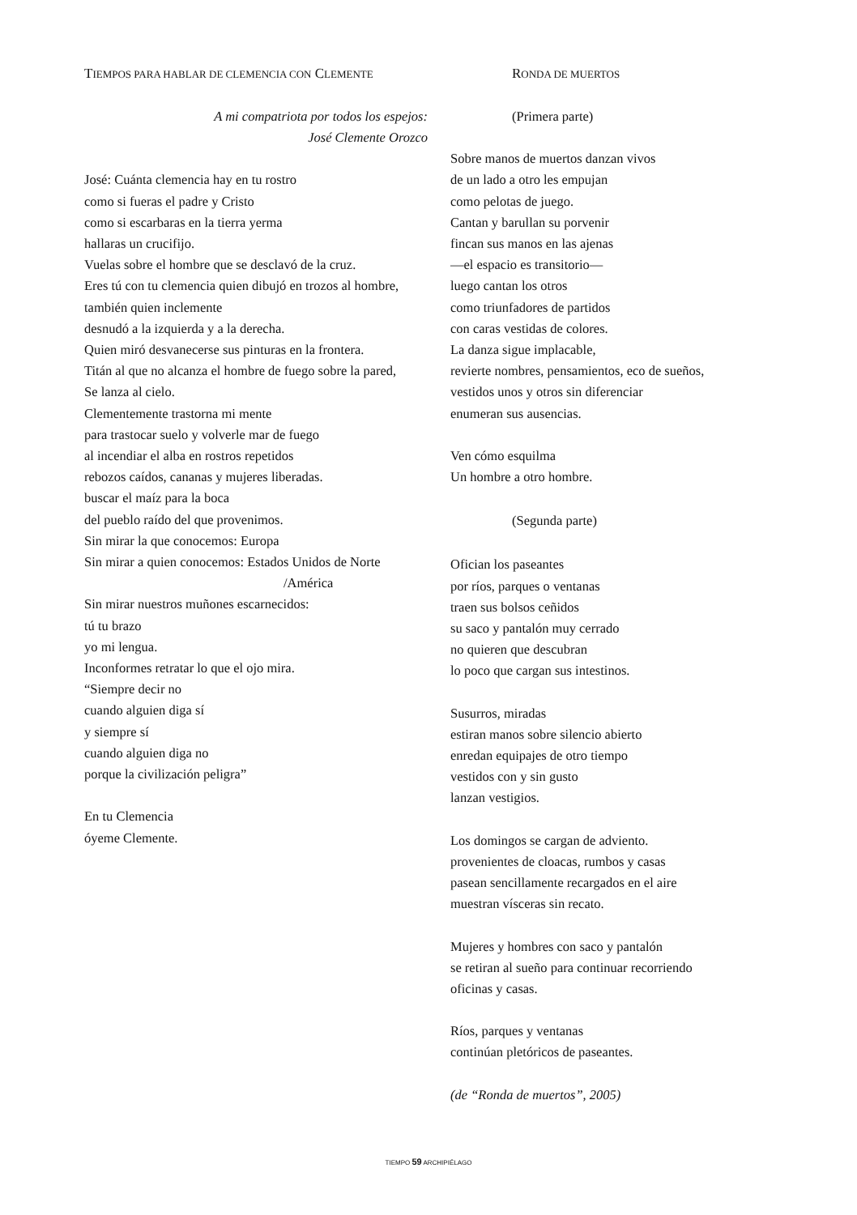TIEMPOS PARA HABLAR DE CLEMENCIA CON CLEMENTE
A mi compatriota por todos los espejos:
José Clemente Orozco
José: Cuánta clemencia hay en tu rostro
como si fueras el padre y Cristo
como si escarbaras en la tierra yerma
hallaras un crucifijo.
Vuelas sobre el hombre que se desclavó de la cruz.
Eres tú con tu clemencia quien dibujó en trozos al hombre,
también quien inclemente
desnudó a la izquierda y a la derecha.
Quien miró desvanecerse sus pinturas en la frontera.
Titán al que no alcanza el hombre de fuego sobre la pared,
Se lanza al cielo.
Clementemente trastorna mi mente
para trastocar suelo y volverle mar de fuego
al incendiar el alba en rostros repetidos
rebozos caídos, cananas y mujeres liberadas.
buscar el maíz para la boca
del pueblo raído del que provenimos.
Sin mirar la que conocemos: Europa
Sin mirar a quien conocemos: Estados Unidos de Norte
/América
Sin mirar nuestros muñones escarnecidos:
tú tu brazo
yo mi lengua.
Inconformes retratar lo que el ojo mira.
“Siempre decir no
cuando alguien diga sí
y siempre sí
cuando alguien diga no
porque la civilización peligra”
En tu Clemencia
óyeme Clemente.
RONDA DE MUERTOS
(Primera parte)
Sobre manos de muertos danzan vivos
de un lado a otro les empujan
como pelotas de juego.
Cantan y barullan su porvenir
fincan sus manos en las ajenas
—el espacio es transitorio—
luego cantan los otros
como triunfadores de partidos
con caras vestidas de colores.
La danza sigue implacable,
revierte nombres, pensamientos, eco de sueños,
vestidos unos y otros sin diferenciar
enumeran sus ausencias.
Ven cómo esquilma
Un hombre a otro hombre.
(Segunda parte)
Ofician los paseantes
por ríos, parques o ventanas
traen sus bolsos ceñidos
su saco y pantalón muy cerrado
no quieren que descubran
lo poco que cargan sus intestinos.
Susurros, miradas
estiran manos sobre silencio abierto
enredan equipajes de otro tiempo
vestidos con y sin gusto
lanzan vestigios.
Los domingos se cargan de adviento.
provenientes de cloacas, rumbos y casas
pasean sencillamente recargados en el aire
muestran vísceras sin recato.
Mujeres y hombres con saco y pantalón
se retiran al sueño para continuar recorriendo
oficinas y casas.
Ríos, parques y ventanas
continúan pletóricos de paseantes.
(de “Ronda de muertos”, 2005)
TIEMPO 59 ARCHIPIÉLAGO